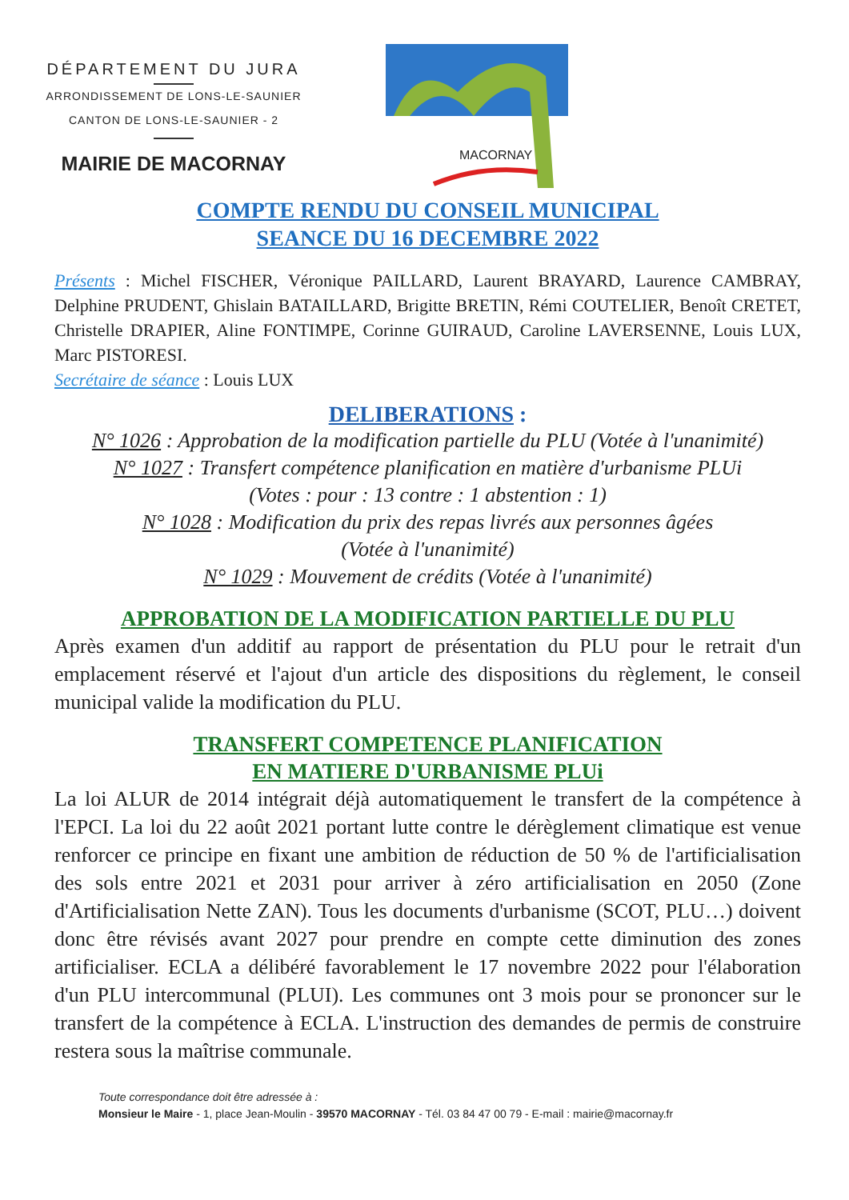DÉPARTEMENT DU JURA
ARRONDISSEMENT DE LONS-LE-SAUNIER
CANTON DE LONS-LE-SAUNIER - 2
MAIRIE DE MACORNAY
MACORNAY
COMPTE RENDU DU CONSEIL MUNICIPAL
SEANCE DU 16 DECEMBRE 2022
Présents : Michel FISCHER, Véronique PAILLARD, Laurent BRAYARD, Laurence CAMBRAY, Delphine PRUDENT, Ghislain BATAILLARD, Brigitte BRETIN, Rémi COUTELIER, Benoît CRETET, Christelle DRAPIER, Aline FONTIMPE, Corinne GUIRAUD, Caroline LAVERSENNE, Louis LUX, Marc PISTORESI.
Secrétaire de séance : Louis LUX
DELIBERATIONS :
N° 1026 : Approbation de la modification partielle du PLU (Votée à l'unanimité)
N° 1027 : Transfert compétence planification en matière d'urbanisme PLUi
(Votes : pour : 13 contre : 1 abstention : 1)
N° 1028 : Modification du prix des repas livrés aux personnes âgées
(Votée à l'unanimité)
N° 1029 : Mouvement de crédits (Votée à l'unanimité)
APPROBATION DE LA MODIFICATION PARTIELLE DU PLU
Après examen d'un additif au rapport de présentation du PLU pour le retrait d'un emplacement réservé et l'ajout d'un article des dispositions du règlement, le conseil municipal valide la modification du PLU.
TRANSFERT COMPETENCE PLANIFICATION
EN MATIERE D'URBANISME PLUi
La loi ALUR de 2014 intégrait déjà automatiquement le transfert de la compétence à l'EPCI. La loi du 22 août 2021 portant lutte contre le dérèglement climatique est venue renforcer ce principe en fixant une ambition de réduction de 50 % de l'artificialisation des sols entre 2021 et 2031 pour arriver à zéro artificialisation en 2050 (Zone d'Artificialisation Nette ZAN). Tous les documents d'urbanisme (SCOT, PLU…) doivent donc être révisés avant 2027 pour prendre en compte cette diminution des zones artificialiser. ECLA a délibéré favorablement le 17 novembre 2022 pour l'élaboration d'un PLU intercommunal (PLUI). Les communes ont 3 mois pour se prononcer sur le transfert de la compétence à ECLA. L'instruction des demandes de permis de construire restera sous la maîtrise communale.
Toute correspondance doit être adressée à :
Monsieur le Maire - 1, place Jean-Moulin - 39570 MACORNAY - Tél. 03 84 47 00 79 - E-mail : mairie@macornay.fr